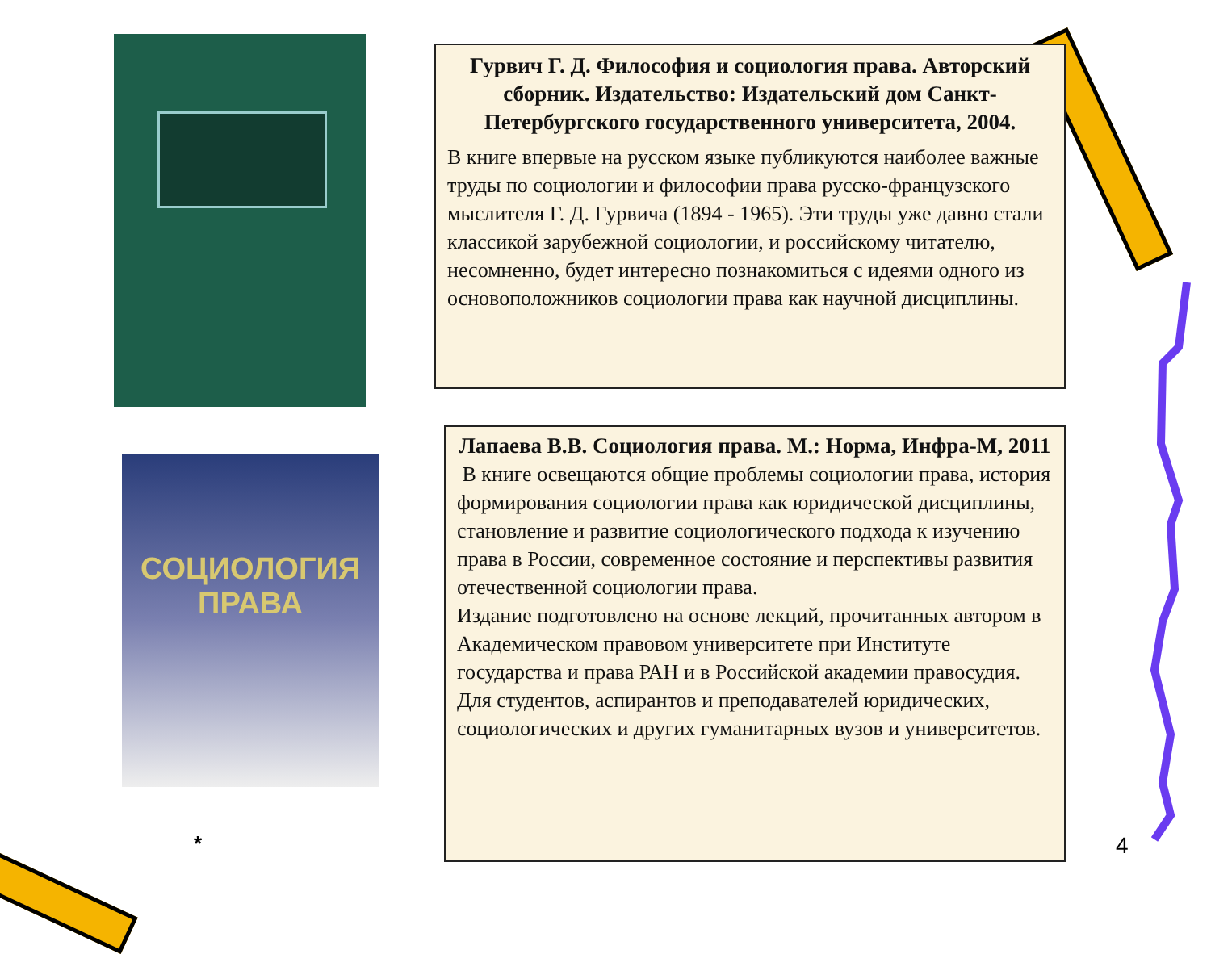СОЦИОЛОГИЯ
ПРАВА
Гурвич Г. Д. Философия и социология права. Авторский сборник. Издательство: Издательский дом Санкт-Петербургского государственного университета, 2004.
В книге впервые на русском языке публикуются наиболее важные труды по социологии и философии права русско-французского мыслителя Г. Д. Гурвича (1894 - 1965). Эти труды уже давно стали классикой зарубежной социологии, и российскому читателю, несомненно, будет интересно познакомиться с идеями одного из основоположников социологии права как научной дисциплины.
Лапаева В.В. Социология права. М.: Норма, Инфра-М, 2011
В книге освещаются общие проблемы социологии права, история формирования социологии права как юридической дисциплины, становление и развитие социологического подхода к изучению права в России, современное состояние и перспективы развития отечественной социологии права.
Издание подготовлено на основе лекций, прочитанных автором в Академическом правовом университете при Институте государства и права РАН и в Российской академии правосудия.
Для студентов, аспирантов и преподавателей юридических, социологических и других гуманитарных вузов и университетов.
* 4